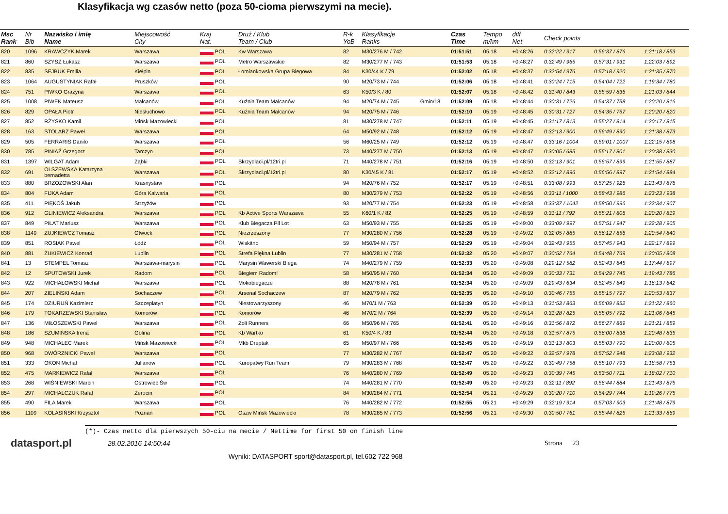Klasyfikacja wg czasów netto (poza 50-cioma pierwszymi na mecie).
| Msc Rank | Nr Bib | Nazwisko i imię Name | Miejscowość City | Kraj Nat. | Druż / Klub Team / Club | R-k YoB | Klasyfikacje Ranks | | Czas Time | Tempo m/km | diff Net | Check points | | |
| --- | --- | --- | --- | --- | --- | --- | --- | --- | --- | --- | --- | --- | --- | --- |
| 820 | 1096 | KRAWCZYK Marek | Warszawa | POL | Kw Warszawa | 82 | M30/276 M / 742 | | 01:51:51 | 05.18 | +0:48:26 | 0:32:22 / 917 | 0:56:37 / 876 | 1:21:18 / 853 |
| 821 | 860 | SZYSZ Łukasz | Warszawa | POL | Metro Warszawskie | 82 | M30/277 M / 743 | | 01:51:53 | 05.18 | +0:48:27 | 0:32:49 / 965 | 0:57:31 / 931 | 1:22:03 / 892 |
| 822 | 835 | SEJBUK Emilia | Kiełpin | POL | Łomiankowska Grupa Biegowa | 84 | K30/44 K / 79 | | 01:52:02 | 05.18 | +0:48:37 | 0:32:54 / 976 | 0:57:18 / 920 | 1:21:35 / 870 |
| 823 | 1064 | AUGUSTYNIAK Rafał | Pruszków | POL | | 90 | M20/73 M / 744 | | 01:52:06 | 05.18 | +0:48:41 | 0:30:24 / 715 | 0:54:04 / 722 | 1:19:34 / 780 |
| 824 | 751 | PIWKO Grażyna | Warszawa | POL | | 63 | K50/3 K / 80 | | 01:52:07 | 05.18 | +0:48:42 | 0:31:40 / 843 | 0:55:59 / 836 | 1:21:03 / 844 |
| 825 | 1008 | PIWEK Mateusz | Malcanów | POL | Kuźnia Team Malcanów | 94 | M20/74 M / 745 | Gmin/18 | 01:52:09 | 05.18 | +0:48:44 | 0:30:31 / 726 | 0:54:37 / 758 | 1:20:20 / 816 |
| 826 | 829 | OPAŁA Piotr | Niesłuchowo | POL | Kuźnia Team Malcanów | 94 | M20/75 M / 746 | | 01:52:10 | 05.19 | +0:48:45 | 0:30:31 / 727 | 0:54:35 / 757 | 1:20:20 / 820 |
| 827 | 852 | RŻYSKO Kamil | Mińsk Mazowiecki | POL | | 81 | M30/278 M / 747 | | 01:52:11 | 05.19 | +0:48:45 | 0:31:17 / 813 | 0:55:27 / 814 | 1:20:17 / 815 |
| 828 | 163 | STOLARZ Paweł | Warszawa | POL | | 64 | M50/92 M / 748 | | 01:52:12 | 05.19 | +0:48:47 | 0:32:13 / 900 | 0:56:49 / 890 | 1:21:38 / 873 |
| 829 | 505 | FERRARIS Danilo | Warszawa | POL | | 56 | M60/25 M / 749 | | 01:52:12 | 05.19 | +0:48:47 | 0:33:16 / 1004 | 0:59:01 / 1007 | 1:22:15 / 898 |
| 830 | 785 | PINIAŹ Grzegorz | Tarczyn | POL | | 73 | M40/277 M / 750 | | 01:52:13 | 05.19 | +0:48:47 | 0:30:05 / 685 | 0:55:17 / 801 | 1:20:38 / 830 |
| 831 | 1397 | WILGAT Adam | Ząbki | POL | Skrzydlaci.pl/12tri.pl | 71 | M40/278 M / 751 | | 01:52:16 | 05.19 | +0:48:50 | 0:32:13 / 901 | 0:56:57 / 899 | 1:21:55 / 887 |
| 832 | 691 | OLSZEWSKA Katarzyna bernadetta | Warszawa | POL | Skrzydlaci.pl/12tri.pl | 80 | K30/45 K / 81 | | 01:52:17 | 05.19 | +0:48:52 | 0:32:12 / 896 | 0:56:56 / 897 | 1:21:54 / 884 |
| 833 | 880 | BRZOZOWSKI Alan | Krasnystaw | POL | | 94 | M20/76 M / 752 | | 01:52:17 | 05.19 | +0:48:51 | 0:33:08 / 993 | 0:57:25 / 926 | 1:21:43 / 876 |
| 834 | 804 | FIJKA Adam | Góra Kalwaria | POL | | 80 | M30/279 M / 753 | | 01:52:22 | 05.19 | +0:48:56 | 0:33:11 / 1000 | 0:58:43 / 986 | 1:23:23 / 938 |
| 835 | 411 | PIĘKOŚ Jakub | Strzyżów | POL | | 93 | M20/77 M / 754 | | 01:52:23 | 05.19 | +0:48:58 | 0:33:37 / 1042 | 0:58:50 / 996 | 1:22:34 / 907 |
| 836 | 912 | GLINIEWICZ Aleksandra | Warszawa | POL | Kb Active Sports Warszawa | 55 | K60/1 K / 82 | | 01:52:25 | 05.19 | +0:48:59 | 0:31:11 / 792 | 0:55:21 / 806 | 1:20:20 / 819 |
| 837 | 849 | PIŁAT Mariusz | Warszawa | POL | Klub Biegacza Pll Lot | 63 | M50/93 M / 755 | | 01:52:25 | 05.19 | +0:49:00 | 0:33:09 / 997 | 0:57:51 / 947 | 1:22:28 / 905 |
| 838 | 1149 | ZUJKIEWCZ Tomasz | Otwock | POL | Niezrzeszony | 77 | M30/280 M / 756 | | 01:52:28 | 05.19 | +0:49:02 | 0:32:05 / 885 | 0:56:12 / 856 | 1:20:54 / 840 |
| 839 | 851 | ROSIAK Pawel | Łódź | POL | Wiskitno | 59 | M50/94 M / 757 | | 01:52:29 | 05.19 | +0:49:04 | 0:32:43 / 955 | 0:57:45 / 943 | 1:22:17 / 899 |
| 840 | 881 | ŻUKIEWICZ Konrad | Lublin | POL | Strefa Piękna Lublin | 77 | M30/281 M / 758 | | 01:52:32 | 05.20 | +0:49:07 | 0:30:52 / 764 | 0:54:48 / 769 | 1:20:05 / 808 |
| 841 | 13 | STEMPEL Tomasz | Warszawa-marysin | POL | Marysin Wawerski Biega | 74 | M40/279 M / 759 | | 01:52:33 | 05.20 | +0:49:08 | 0:29:12 / 582 | 0:52:43 / 645 | 1:17:44 / 697 |
| 842 | 12 | SPUTOWSKI Jurek | Radom | POL | Biegiem Radom! | 58 | M50/95 M / 760 | | 01:52:34 | 05.20 | +0:49:09 | 0:30:33 / 731 | 0:54:29 / 745 | 1:19:43 / 786 |
| 843 | 922 | MICHAŁOWSKI Michał | Warszawa | POL | Mokobiegacze | 88 | M20/78 M / 761 | | 01:52:34 | 05.20 | +0:49:09 | 0:29:43 / 634 | 0:52:45 / 649 | 1:16:13 / 642 |
| 844 | 207 | ZIELIŃSKI Adam | Sochaczew | POL | Arsenal Sochaczew | 87 | M20/79 M / 762 | | 01:52:35 | 05.20 | +0:49:10 | 0:30:46 / 755 | 0:55:15 / 797 | 1:20:53 / 837 |
| 845 | 174 | DZIURUŃ Kazimierz | Szczepiatyn | POL | Niestowarzyszony | 46 | M70/1 M / 763 | | 01:52:39 | 05.20 | +0:49:13 | 0:31:53 / 863 | 0:56:09 / 852 | 1:21:22 / 860 |
| 846 | 179 | TOKARZEWSKI Stanisław | Komorów | POL | Komorów | 46 | M70/2 M / 764 | | 01:52:39 | 05.20 | +0:49:14 | 0:31:28 / 825 | 0:55:05 / 792 | 1:21:06 / 845 |
| 847 | 136 | MIŁOSZEWSKI Paweł | Warszawa | POL | Żoli Runners | 66 | M50/96 M / 765 | | 01:52:41 | 05.20 | +0:49:16 | 0:31:56 / 872 | 0:56:27 / 869 | 1:21:21 / 859 |
| 848 | 186 | SZUMIŃSKA Irena | Golina | POL | Kb Wartko | 61 | K50/4 K / 83 | | 01:52:44 | 05.20 | +0:49:18 | 0:31:57 / 875 | 0:56:00 / 838 | 1:20:48 / 835 |
| 849 | 948 | MICHALEC Marek | Mińsk Mazowiecki | POL | Mkb Dreptak | 65 | M50/97 M / 766 | | 01:52:45 | 05.20 | +0:49:19 | 0:31:13 / 803 | 0:55:03 / 790 | 1:20:00 / 805 |
| 850 | 968 | DWÓRZNICKI Paweł | Warszawa | POL | | 77 | M30/282 M / 767 | | 01:52:47 | 05.20 | +0:49:22 | 0:32:57 / 978 | 0:57:52 / 948 | 1:23:08 / 932 |
| 851 | 333 | OKON Michal | Julianow | POL | Kuropatwy Run Team | 79 | M30/283 M / 768 | | 01:52:47 | 05.20 | +0:49:22 | 0:30:49 / 758 | 0:55:10 / 793 | 1:18:58 / 753 |
| 852 | 475 | MARKIEWICZ Rafał | Warszawa | POL | | 76 | M40/280 M / 769 | | 01:52:49 | 05.20 | +0:49:23 | 0:30:39 / 745 | 0:53:50 / 711 | 1:18:02 / 710 |
| 853 | 268 | WIŚNIEWSKI Marcin | Ostrowiec Św | POL | | 74 | M40/281 M / 770 | | 01:52:49 | 05.20 | +0:49:23 | 0:32:11 / 892 | 0:56:44 / 884 | 1:21:43 / 875 |
| 854 | 297 | MICHALCZUK Rafał | Żerocin | POL | | 84 | M30/284 M / 771 | | 01:52:54 | 05.21 | +0:49:29 | 0:30:20 / 710 | 0:54:29 / 744 | 1:19:26 / 775 |
| 855 | 490 | FILA Marek | Warszawa | POL | | 76 | M40/282 M / 772 | | 01:52:55 | 05.21 | +0:49:29 | 0:32:19 / 914 | 0:57:03 / 903 | 1:21:48 / 879 |
| 856 | 1109 | KOLASIŃSKI Krzysztof | Poznań | POL | Oszw Mińsk Mazowiecki | 78 | M30/285 M / 773 | | 01:52:56 | 05.21 | +0:49:30 | 0:30:50 / 761 | 0:55:44 / 825 | 1:21:33 / 869 |
(*)- Czas netto dla pierwszych 50-ciu na mecie / Nettime for first 50 on finish line
datasport.pl
28.02.2016 14:50:44 Strona 23
Wyniki: DATASPORT sport@datasport.pl, tel.602 722 968